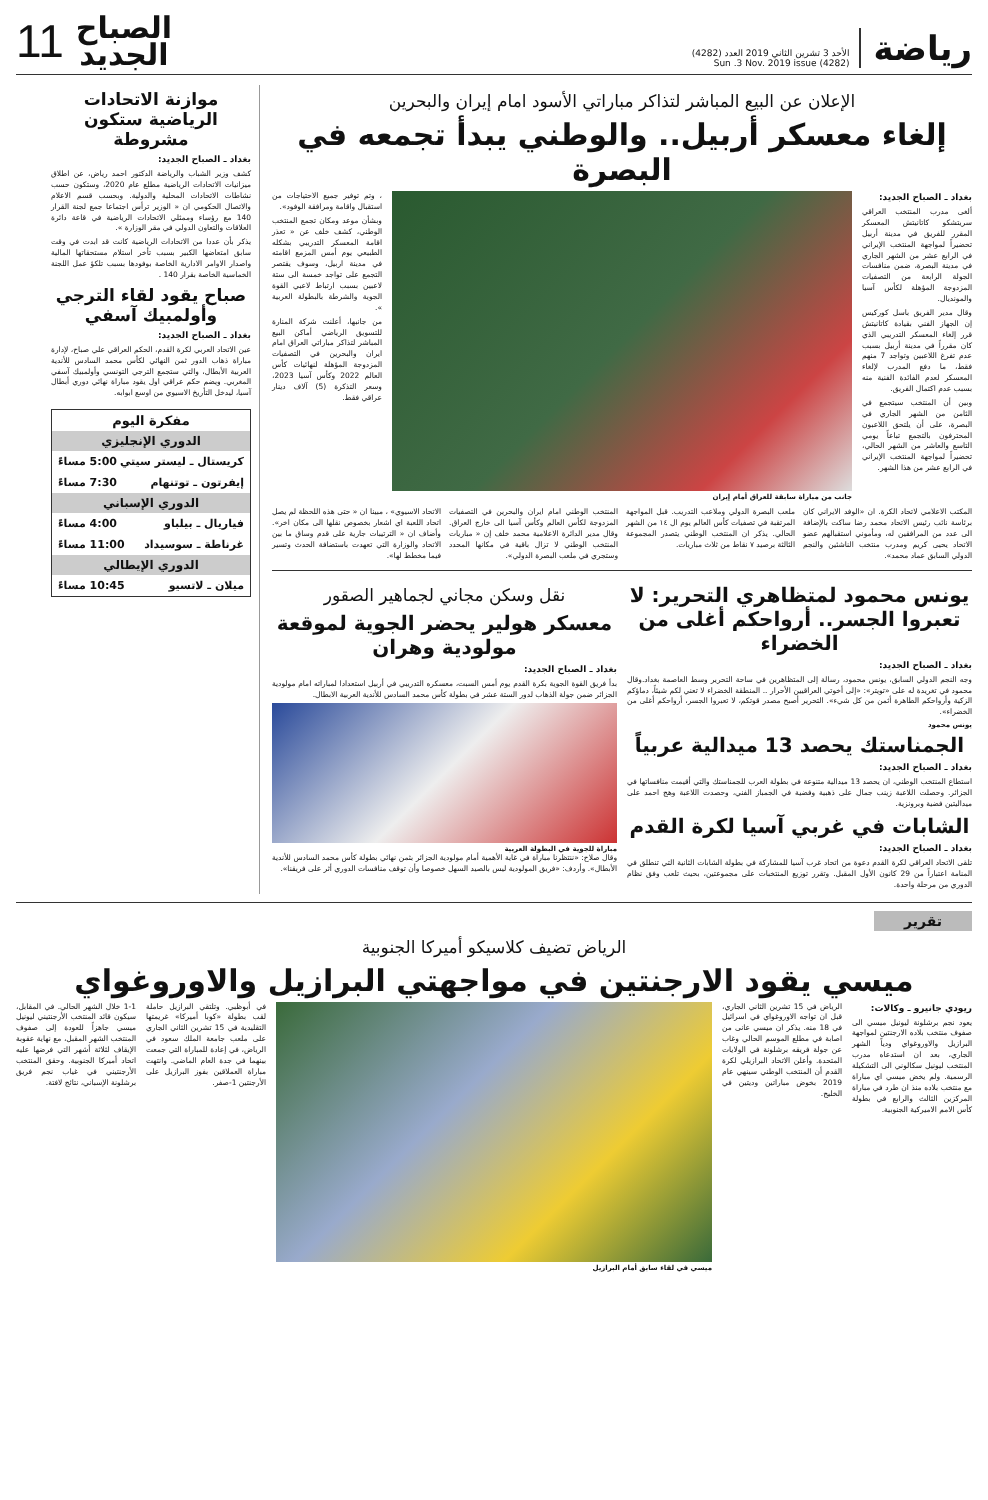رياضة
الأحد 3 تشرين الثاني 2019 العدد (4282)
Sun .3 Nov. 2019 issue (4282)
الصباح
الجديد
11
الإعلان عن البيع المباشر لتذاكر مباراتي الأسود امام إيران والبحرين
إلغاء معسكر أربيل.. والوطني يبدأ تجمعه في البصرة
بغداد ـ الصباح الجديد:
ألغى مدرب المنتخب العراقي سريتشكو كاتانيتش المعسكر المقرر للفريق في مدينة أربيل تحضيراً لمواجهة المنتخب الإيراني في الرابع عشر من الشهر الجاري في مدينة البصرة، ضمن منافسات الجولة الرابعة من التصفيات المزدوجة المؤهلة لكأس آسيا والمونديال.
وقال مدير الفريق باسل كوركيس إن الجهاز الفني بقيادة كاتانيتش قرر إلغاء المعسكر التدريبي الذي كان مقرراً في مدينة أربيل بسبب عدم تفرغ اللاعبين وتواجد 7 منهم فقط، ما دفع المدرب لإلغاء المعسكر لعدم الفائدة الفنية منه بسبب عدم اكتمال الفريق.
وبين أن المنتخب سيتجمع في الثامن من الشهر الجاري في البصرة، على أن يلتحق اللاعبون المحترفون بالتجمع تباعاً يومي التاسع والعاشر من الشهر الحالي، تحضيراً لمواجهة المنتخب الإيراني في الرابع عشر من هذا الشهر.
جانب من مباراة سابقة للعراق أمام إيران
، وتم توفير جميع الاحتياجات من استقبال واقامة ومرافقة الوفود».
وبشأن موعد ومكان تجمع المنتخب الوطني، كشف خلف عن « تعذر اقامة المعسكر التدريبي بشكله الطبيعي يوم أمس المزمع اقامته في مدينة اربيل، وسوف يقتصر التجمع على تواجد خمسة الى ستة لاعبين بسبب ارتباط لاعبي القوة الجوية والشرطة بالبطولة العربية ».
من جانبها، أعلنت شركة المنارة للتسويق الرياضي أماكن البيع المباشر لتذاكر مباراتي العراق امام ايران والبحرين في التصفيات المزدوجة المؤهلة لنهائيات كأس العالم 2022 وكأس آسيا 2023، وسعر التذكرة (5) آلاف دينار عراقي فقط.
المكتب الاعلامي لاتحاد الكرة. ان «الوفد الايراني كان برئاسة نائب رئيس الاتحاد محمد رضا ساكت بالإضافة الى عدد من المرافقين له، ومأموني استقبالهم عضو الاتحاد يحيى كريم ومدرب منتخب الناشئين والنجم الدولي السابق عماد محمد».
ملعب البصرة الدولي وملاعب التدريب. قبل المواجهة المرتقبة في تصفيات كأس العالم يوم ال ١٤ من الشهر الحالي. يذكر ان المنتخب الوطني يتصدر المجموعة الثالثة برصيد ٧ نقاط من ثلاث مباريات.
المنتخب الوطني امام ايران والبحرين في التصفيات المزدوجة لكأس العالم وكأس آسيا الى خارج العراق. وقال مدير الدائرة الاعلامية محمد خلف إن « مباريات المنتخب الوطني لا تزال باقية في مكانها المحدد وستجري في ملعب البصرة الدولي».
الاتحاد الاسيوي» ، مبينا ان « حتى هذه اللحظة لم يصل اتحاد اللعبة اي اشعار بخصوص نقلها الى مكان اخر». وأضاف ان « الترتيبات جارية على قدم وساق ما بين الاتحاد والوزارة التي تعهدت باستضافة الحدث وتسير فيما مخطط لها».
يونس محمود لمتظاهري التحرير: لا تعبروا الجسر.. أرواحكم أغلى من الخضراء
بغداد ـ الصباح الجديد:
وجه النجم الدولي السابق، يونس محمود، رسالة إلى المتظاهرين في ساحة التحرير وسط العاصمة بغداد.وقال محمود في تغريدة له على «تويتر»: «إلى أخوتي العراقيين الأحرار .. المنطقة الخضراء لا تعني لكم شيئاً، دماؤكم الزكية وأرواحكم الطاهرة أثمن من كل شيء». التحرير أصبح مصدر قوتكم، لا تعبروا الجسر، أرواحكم أغلى من الخضراء».
يونس محمود
الجمناستك يحصد 13 ميدالية عربياً
بغداد ـ الصباح الجديد:
استطاع المنتخب الوطني، ان يحصد 13 ميدالية متنوعة في بطولة العرب للجمناستك والتي أقيمت منافساتها في الجزائر. وحصلت اللاعبة زينب جمال على ذهبية وفضية في الجمباز الفني، وحصدت اللاعبة وهج احمد على ميداليتين فضية وبرونزية.
الشابات في غربي آسيا لكرة القدم
بغداد ـ الصباح الجديد:
تلقى الاتحاد العراقي لكرة القدم دعوة من اتحاد غرب آسيا للمشاركة في بطولة الشابات الثانية التي تنطلق في المنامة اعتباراً من 29 كانون الأول المقبل. وتقرر توزيع المنتخبات على مجموعتين، بحيث تلعب وفق نظام الدوري من مرحلة واحدة.
نقل وسكن مجاني لجماهير الصقور
معسكر هولير يحضر الجوية لموقعة مولودية وهران
بغداد ـ الصباح الجديد:
بدأ فريق القوة الجوية بكرة القدم يوم أمس السبت، معسكره التدريبي في أربيل استعدادا لمباراته امام مولودية الجزائر ضمن جولة الذهاب لدور الستة عشر في بطولة كأس محمد السادس للأندية العربية الابطال.
مباراة للجوية في البطولة العربية
وقال صلاح: «ننتظرنا مباراة في غاية الأهمية أمام مولودية الجزائر بثمن نهائي بطولة كأس محمد السادس للأندية الأبطال». وأردف: «فريق المولودية ليس بالصيد السهل خصوصا وأن توقف منافسات الدوري أثر على فريقنا».
موازنة الاتحادات الرياضية ستكون مشروطة
بغداد ـ الصباح الجديد:
كشف وزير الشباب والرياضة الدكتور احمد رياض، عن اطلاق ميزانيات الاتحادات الرياضية مطلع عام 2020، وستكون حسب نشاطات الاتحادات المحلية والدولية. وبحسب قسم الاعلام والاتصال الحكومي ان « الوزير ترأس اجتماعا جمع لجنة القرار 140 مع رؤساء وممثلي الاتحادات الرياضية في قاعة دائرة العلاقات والتعاون الدولي في مقر الوزارة ».
يذكر بأن عددا من الاتحادات الرياضية كانت قد ابدت في وقت سابق امتعاضها الكبير بسبب تأخر استلام مستحقاتها المالية واصدار الاوامر الادارية الخاصة بوفودها بسبب تلكؤ عمل اللجنة الخماسية الخاصة بقرار 140 .
صباح يقود لقاء الترجي وأولمبيك آسفي
بغداد ـ الصباح الجديد:
عين الاتحاد العربي لكرة القدم، الحكم العراقي علي صباح، لإدارة مباراة ذهاب الدور ثمن النهائي لكأس محمد السادس للأندية العربية الأبطال، والتي ستجمع الترجي التونسي وأولمبيك آسفي المغربي. ويضم حكم عراقي اول يقود مباراة نهائي دوري أبطال آسيا، ليدخل التأريخ الاسيوي من اوسع ابوابه.
مفكرة اليوم
الدوري الإنجليزي
كريستال ـ ليستر سيتي 5:00 مساءً
إيفرتون ـ توتنهام 7:30 مساءً
الدوري الإسباني
فياريال ـ بيلباو 4:00 مساءً
غرناطة ـ سوسيداد 11:00 مساءً
الدوري الإيطالي
ميلان ـ لاتسيو 10:45 مساءً
تقرير
الرياض تضيف كلاسيكو أميركا الجنوبية
ميسي يقود الارجنتين في مواجهتي البرازيل والاوروغواي
ريودي جانيرو ـ وكالات:
يعود نجم برشلونة ليونيل ميسي الى صفوف منتخب بلاده الارجنتين لمواجهة البرازيل والاوروغواي ودياً الشهر الجاري، بعد ان استدعاه مدرب المنتخب ليونيل سكالوني الى التشكيلة الرسمية. ولم يخض ميسي اي مباراة مع منتخب بلاده منذ ان طرد في مباراة المركزين الثالث والرابع في بطولة كأس الامم الاميركية الجنوبية.
الرياض في 15 تشرين الثاني الجاري، قبل ان تواجه الاوروغواي في اسرائيل في 18 منه. يذكر ان ميسي عانى من اصابة في مطلع الموسم الحالي وغاب عن جولة فريقه برشلونة في الولايات المتحدة. وأعلن الاتحاد البرازيلي لكرة القدم أن المنتخب الوطني سينهي عام 2019 بخوض مباراتين وديتين في الخليج.
ميسي في لقاء سابق أمام البرازيل
في أبوظبي. وتلتقي البرازيل حاملة لقب بطولة «كوبا أميركا» غريمتها التقليدية في 15 تشرين الثاني الجاري على ملعب جامعة الملك سعود في الرياض، في إعادة للمباراة التي جمعت بينهما في جدة العام الماضي. وانتهت مباراة العملاقين بفوز البرازيل على الأرجنتين 1-صفر.
1-1 خلال الشهر الحالي. في المقابل، سيكون قائد المنتخب الأرجنتيني ليونيل ميسي جاهزاً للعودة إلى صفوف المنتخب الشهر المقبل، مع نهاية عقوبة الإيقاف لثلاثة أشهر التي فرضها عليه اتحاد أميركا الجنوبية. وحقق المنتخب الأرجنتيني في غياب نجم فريق برشلونة الإسباني، نتائج لافتة.